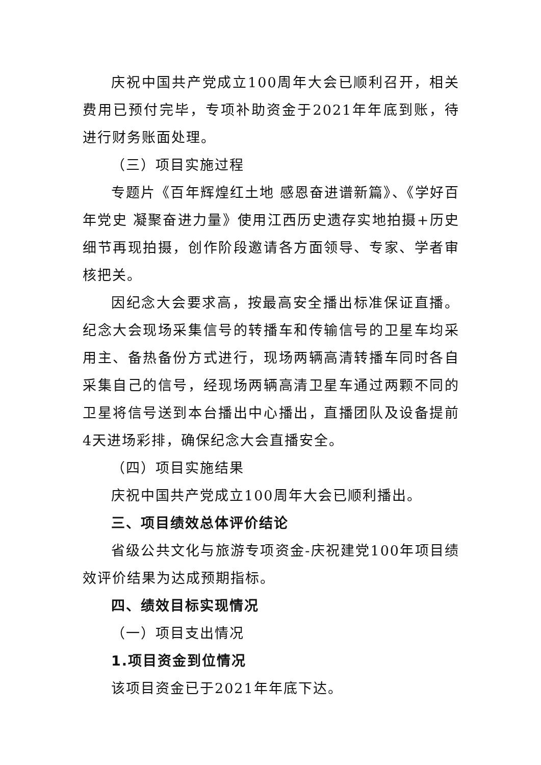庆祝中国共产党成立100周年大会已顺利召开，相关费用已预付完毕，专项补助资金于2021年年底到账，待进行财务账面处理。
（三）项目实施过程
专题片《百年辉煌红土地 感恩奋进谱新篇》、《学好百年党史 凝聚奋进力量》使用江西历史遗存实地拍摄+历史细节再现拍摄，创作阶段邀请各方面领导、专家、学者审核把关。
因纪念大会要求高，按最高安全播出标准保证直播。纪念大会现场采集信号的转播车和传输信号的卫星车均采用主、备热备份方式进行，现场两辆高清转播车同时各自采集自己的信号，经现场两辆高清卫星车通过两颗不同的卫星将信号送到本台播出中心播出，直播团队及设备提前4天进场彩排，确保纪念大会直播安全。
（四）项目实施结果
庆祝中国共产党成立100周年大会已顺利播出。
三、项目绩效总体评价结论
省级公共文化与旅游专项资金-庆祝建党100年项目绩效评价结果为达成预期指标。
四、绩效目标实现情况
（一）项目支出情况
1.项目资金到位情况
该项目资金已于2021年年底下达。